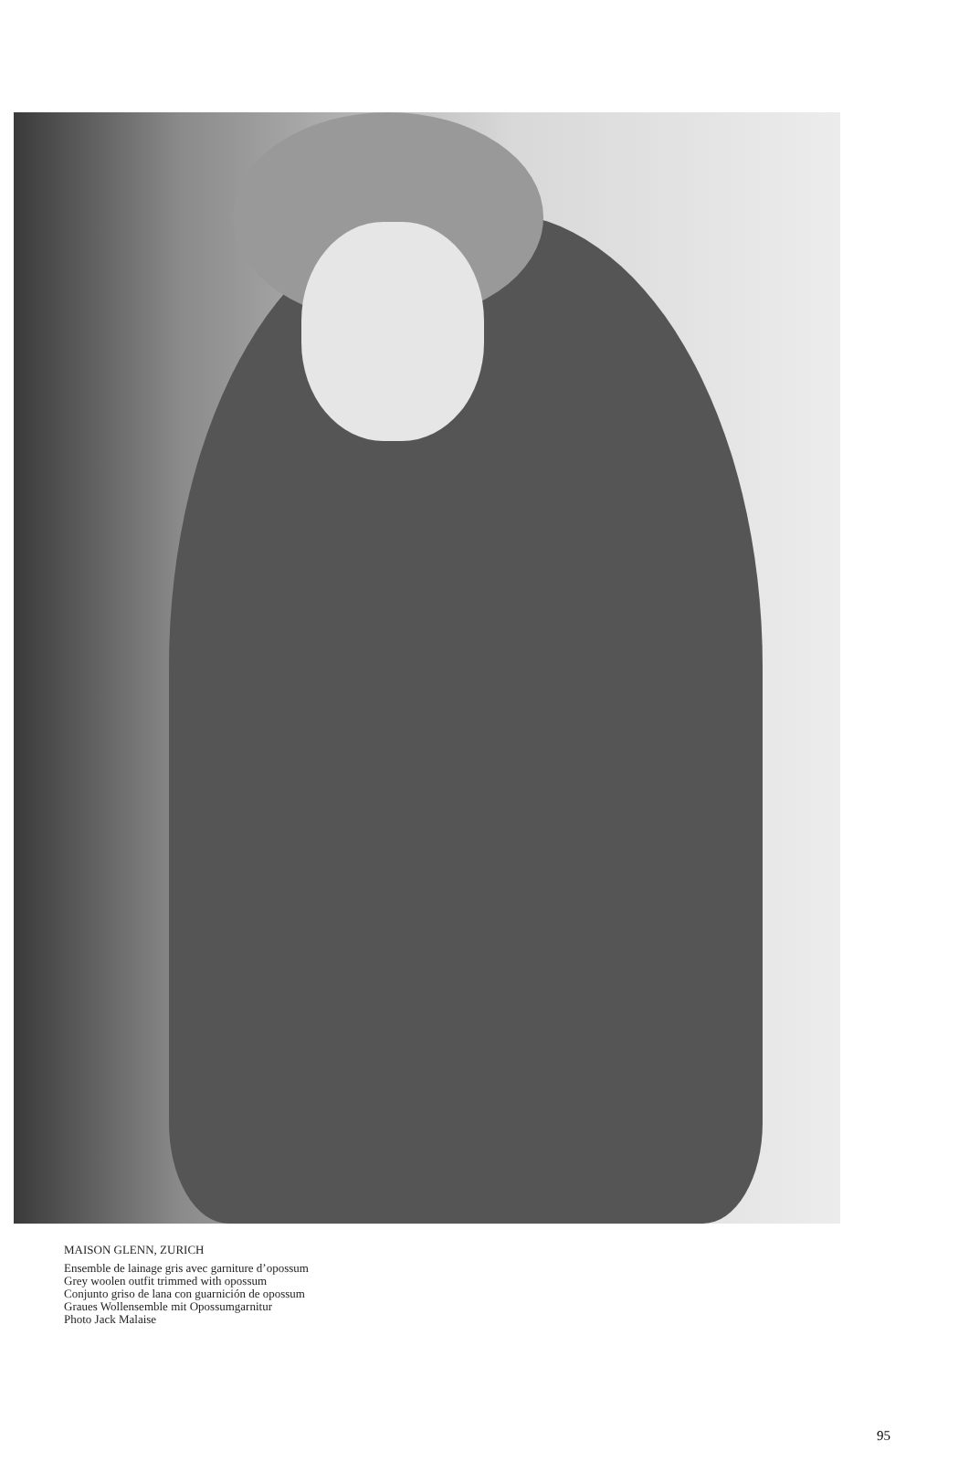MAISON GLENN, ZURICH
Ensemble de lainage gris avec garniture d’opossum
Grey woolen outfit trimmed with opossum
Conjunto griso de lana con guarnición de opossum
Graues Wollensemble mit Opossumgarnitur
Photo Jack Malaise
95